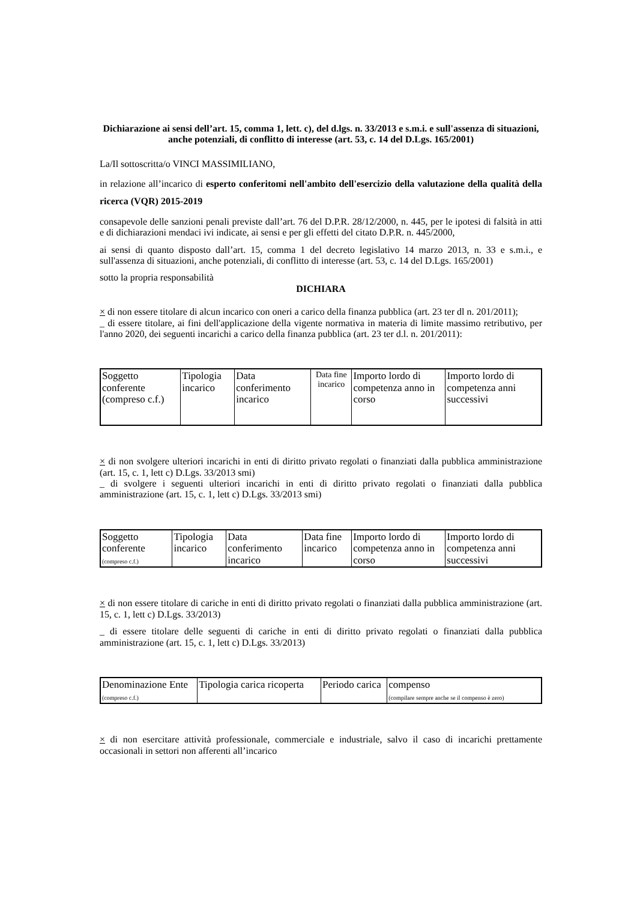Dichiarazione ai sensi dell’art. 15, comma 1, lett. c), del d.lgs. n. 33/2013 e s.m.i. e sull'assenza di situazioni, anche potenziali, di conflitto di interesse (art. 53, c. 14 del D.Lgs. 165/2001)
La/Il sottoscritta/o VINCI MASSIMILIANO,
in relazione all’incarico di esperto conferitomi nell'ambito dell'esercizio della valutazione della qualità della ricerca (VQR) 2015-2019
consapevole delle sanzioni penali previste dall’art. 76 del D.P.R. 28/12/2000, n. 445, per le ipotesi di falsità in atti e di dichiarazioni mendaci ivi indicate, ai sensi e per gli effetti del citato D.P.R. n. 445/2000,
ai sensi di quanto disposto dall’art. 15, comma 1 del decreto legislativo 14 marzo 2013, n. 33 e s.m.i., e sull'assenza di situazioni, anche potenziali, di conflitto di interesse (art. 53, c. 14 del D.Lgs. 165/2001)
sotto la propria responsabilità
DICHIARA
× di non essere titolare di alcun incarico con oneri a carico della finanza pubblica (art. 23 ter dl n. 201/2011);
_ di essere titolare, ai fini dell'applicazione della vigente normativa in materia di limite massimo retributivo, per l'anno 2020, dei seguenti incarichi a carico della finanza pubblica (art. 23 ter d.l. n. 201/2011):
| Soggetto conferente (compreso c.f.) | Tipologia incarico | Data conferimento incarico | Data fine incarico | Importo lordo di competenza anno in corso | Importo lordo di competenza anni successivi |
× di non svolgere ulteriori incarichi in enti di diritto privato regolati o finanziati dalla pubblica amministrazione (art. 15, c. 1, lett c) D.Lgs. 33/2013 smi)
_ di svolgere i seguenti ulteriori incarichi in enti di diritto privato regolati o finanziati dalla pubblica amministrazione (art. 15, c. 1, lett c) D.Lgs. 33/2013 smi)
| Soggetto conferente (compreso c.f.) | Tipologia incarico | Data conferimento incarico | Data fine incarico | Importo lordo di competenza anno in corso | Importo lordo di competenza anni successivi |
× di non essere titolare di cariche in enti di diritto privato regolati o finanziati dalla pubblica amministrazione (art. 15, c. 1, lett c) D.Lgs. 33/2013)
_ di essere titolare delle seguenti di cariche in enti di diritto privato regolati o finanziati dalla pubblica amministrazione (art. 15, c. 1, lett c) D.Lgs. 33/2013)
| Denominazione Ente (compreso c.f.) | Tipologia carica ricoperta | Periodo carica | compenso (compilare sempre anche se il compenso è zero) |
× di non esercitare attività professionale, commerciale e industriale, salvo il caso di incarichi prettamente occasionali in settori non afferenti all’incarico